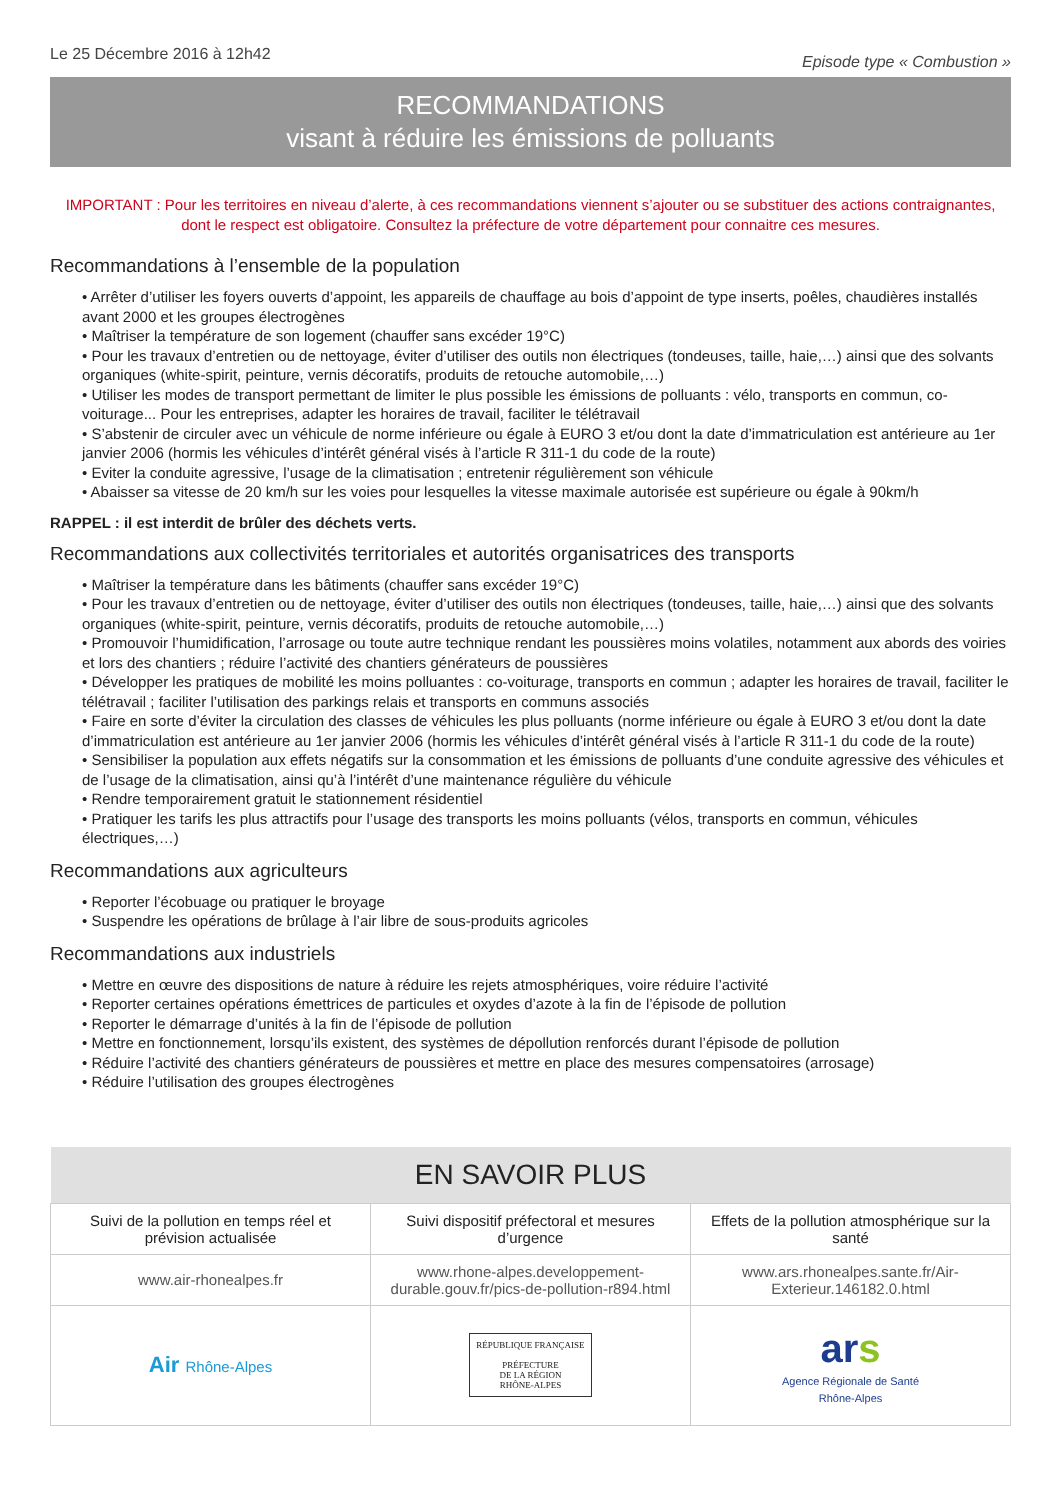Le 25 Décembre 2016 à 12h42
Episode type « Combustion »
RECOMMANDATIONS
visant à réduire les émissions de polluants
IMPORTANT : Pour les territoires en niveau d’alerte, à ces recommandations viennent s’ajouter ou se substituer des actions contraignantes, dont le respect est obligatoire. Consultez la préfecture de votre département pour connaitre ces mesures.
Recommandations à l’ensemble de la population
• Arrêter d’utiliser les foyers ouverts d’appoint, les appareils de chauffage au bois d’appoint de type inserts, poêles, chaudières installés avant 2000 et les groupes électrogènes
• Maîtriser la température de son logement (chauffer sans excéder 19°C)
• Pour les travaux d’entretien ou de nettoyage, éviter d’utiliser des outils non électriques (tondeuses, taille, haie,…) ainsi que des solvants organiques (white-spirit, peinture, vernis décoratifs, produits de retouche automobile,…)
• Utiliser les modes de transport permettant de limiter le plus possible les émissions de polluants : vélo, transports en commun, co-voiturage... Pour les entreprises, adapter les horaires de travail, faciliter le télétravail
• S’abstenir de circuler avec un véhicule de norme inférieure ou égale à EURO 3 et/ou dont la date d’immatriculation est antérieure au 1er janvier 2006 (hormis les véhicules d’intérêt général visés à l’article R 311-1 du code de la route)
• Eviter la conduite agressive, l’usage de la climatisation ; entretenir régulièrement son véhicule
• Abaisser sa vitesse de 20 km/h sur les voies pour lesquelles la vitesse maximale autorisée est supérieure ou égale à 90km/h
RAPPEL : il est interdit de brûler des déchets verts.
Recommandations aux collectivités territoriales et autorités organisatrices des transports
• Maîtriser la température dans les bâtiments (chauffer sans excéder 19°C)
• Pour les travaux d’entretien ou de nettoyage, éviter d’utiliser des outils non électriques (tondeuses, taille, haie,…) ainsi que des solvants organiques (white-spirit, peinture, vernis décoratifs, produits de retouche automobile,…)
• Promouvoir l’humidification, l’arrosage ou toute autre technique rendant les poussières moins volatiles, notamment aux abords des voiries et lors des chantiers ; réduire l’activité des chantiers générateurs de poussières
• Développer les pratiques de mobilité les moins polluantes : co-voiturage, transports en commun ; adapter les horaires de travail, faciliter le télétravail ; faciliter l’utilisation des parkings relais et transports en communs associés
• Faire en sorte d’éviter la circulation des classes de véhicules les plus polluants (norme inférieure ou égale à EURO 3 et/ou dont la date d’immatriculation est antérieure au 1er janvier 2006 (hormis les véhicules d’intérêt général visés à l’article R 311-1 du code de la route)
• Sensibiliser la population aux effets négatifs sur la consommation et les émissions de polluants d’une conduite agressive des véhicules et de l’usage de la climatisation, ainsi qu’à l’intérêt d’une maintenance régulière du véhicule
• Rendre temporairement gratuit le stationnement résidentiel
• Pratiquer les tarifs les plus attractifs pour l’usage des transports les moins polluants (vélos, transports en commun, véhicules électriques,…)
Recommandations aux agriculteurs
• Reporter l’écobuage ou pratiquer le broyage
• Suspendre les opérations de brûlage à l’air libre de sous-produits agricoles
Recommandations aux industriels
• Mettre en œuvre des dispositions de nature à réduire les rejets atmosphériques, voire réduire l’activité
• Reporter certaines opérations émettrices de particules et oxydes d’azote à la fin de l’épisode de pollution
• Reporter le démarrage d’unités à la fin de l’épisode de pollution
• Mettre en fonctionnement, lorsqu’ils existent, des systèmes de dépollution renforcés durant l’épisode de pollution
• Réduire l’activité des chantiers générateurs de poussières et mettre en place des mesures compensatoires (arrosage)
• Réduire l’utilisation des groupes électrogènes
| EN SAVOIR PLUS | | |
| --- | --- | --- |
| Suivi de la pollution en temps réel et prévision actualisée | Suivi dispositif préfectoral et mesures d’urgence | Effets de la pollution atmosphérique sur la santé |
| www.air-rhonealpes.fr | www.rhone-alpes.developpement-durable.gouv.fr/pics-de-pollution-r894.html | www.ars.rhonealpes.sante.fr/Air-Exterieur.146182.0.html |
| Air Rhône-Alpes | RÉPUBLIQUE FRANÇAISE PRÉFECTURE DE LA RÉGION RHÔNE-ALPES | ar s Agence Régionale de Santé Rhône-Alpes |